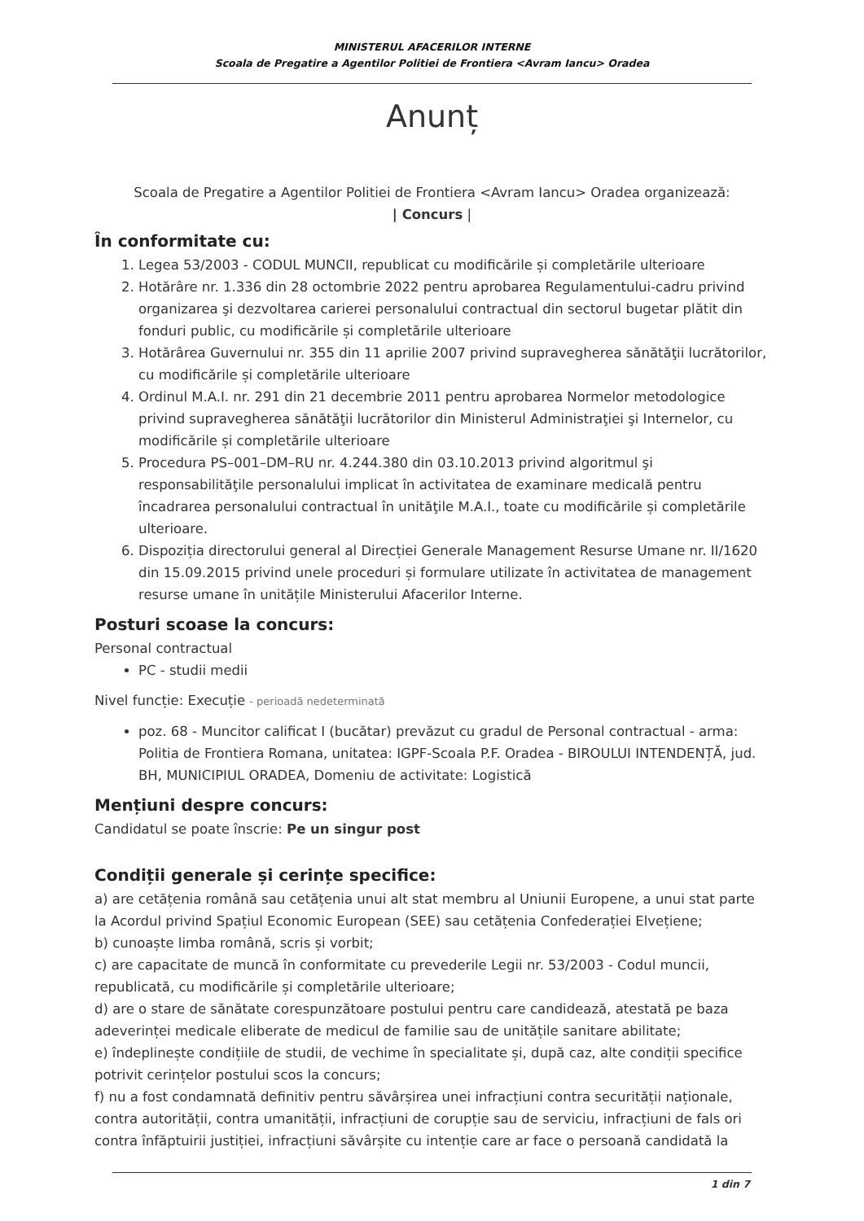MINISTERUL AFACERILOR INTERNE
Scoala de Pregatire a Agentilor Politiei de Frontiera <Avram Iancu> Oradea
Anunț
Scoala de Pregatire a Agentilor Politiei de Frontiera <Avram Iancu> Oradea organizează:
| Concurs |
În conformitate cu:
1. Legea 53/2003 - CODUL MUNCII, republicat cu modificările și completările ulterioare
2. Hotărâre nr. 1.336 din 28 octombrie 2022 pentru aprobarea Regulamentului-cadru privind organizarea şi dezvoltarea carierei personalului contractual din sectorul bugetar plătit din fonduri public, cu modificările și completările ulterioare
3. Hotărârea Guvernului nr. 355 din 11 aprilie 2007 privind supravegherea sănătăţii lucrătorilor, cu modificările și completările ulterioare
4. Ordinul M.A.I. nr. 291 din 21 decembrie 2011 pentru aprobarea Normelor metodologice privind supravegherea sănătăţii lucrătorilor din Ministerul Administraţiei şi Internelor, cu modificările și completările ulterioare
5. Procedura PS–001–DM–RU nr. 4.244.380 din 03.10.2013 privind algoritmul şi responsabilităţile personalului implicat în activitatea de examinare medicală pentru încadrarea personalului contractual în unităţile M.A.I., toate cu modificările și completările ulterioare.
6. Dispoziția directorului general al Direcției Generale Management Resurse Umane nr. II/1620 din 15.09.2015 privind unele proceduri și formulare utilizate în activitatea de management resurse umane în unitățile Ministerului Afacerilor Interne.
Posturi scoase la concurs:
Personal contractual
PC - studii medii
Nivel funcție: Execuție - perioadă nedeterminată
poz. 68 - Muncitor calificat I (bucătar) prevăzut cu gradul de Personal contractual - arma: Politia de Frontiera Romana, unitatea: IGPF-Scoala P.F. Oradea - BIROULUI INTENDENȚĂ, jud. BH, MUNICIPIUL ORADEA, Domeniu de activitate: Logistică
Mențiuni despre concurs:
Candidatul se poate înscrie: Pe un singur post
Condiții generale și cerințe specifice:
a) are cetățenia română sau cetățenia unui alt stat membru al Uniunii Europene, a unui stat parte la Acordul privind Spațiul Economic European (SEE) sau cetățenia Confederației Elvețiene;
b) cunoaște limba română, scris și vorbit;
c) are capacitate de muncă în conformitate cu prevederile Legii nr. 53/2003 - Codul muncii, republicată, cu modificările și completările ulterioare;
d) are o stare de sănătate corespunzătoare postului pentru care candidează, atestată pe baza adeverinței medicale eliberate de medicul de familie sau de unitățile sanitare abilitate;
e) îndeplinește condițiile de studii, de vechime în specialitate și, după caz, alte condiții specifice potrivit cerințelor postului scos la concurs;
f) nu a fost condamnată definitiv pentru săvârșirea unei infracțiuni contra securității naționale, contra autorității, contra umanității, infracțiuni de corupție sau de serviciu, infracțiuni de fals ori contra înfăptuirii justiției, infracțiuni săvârșite cu intenție care ar face o persoană candidată la
1 din 7